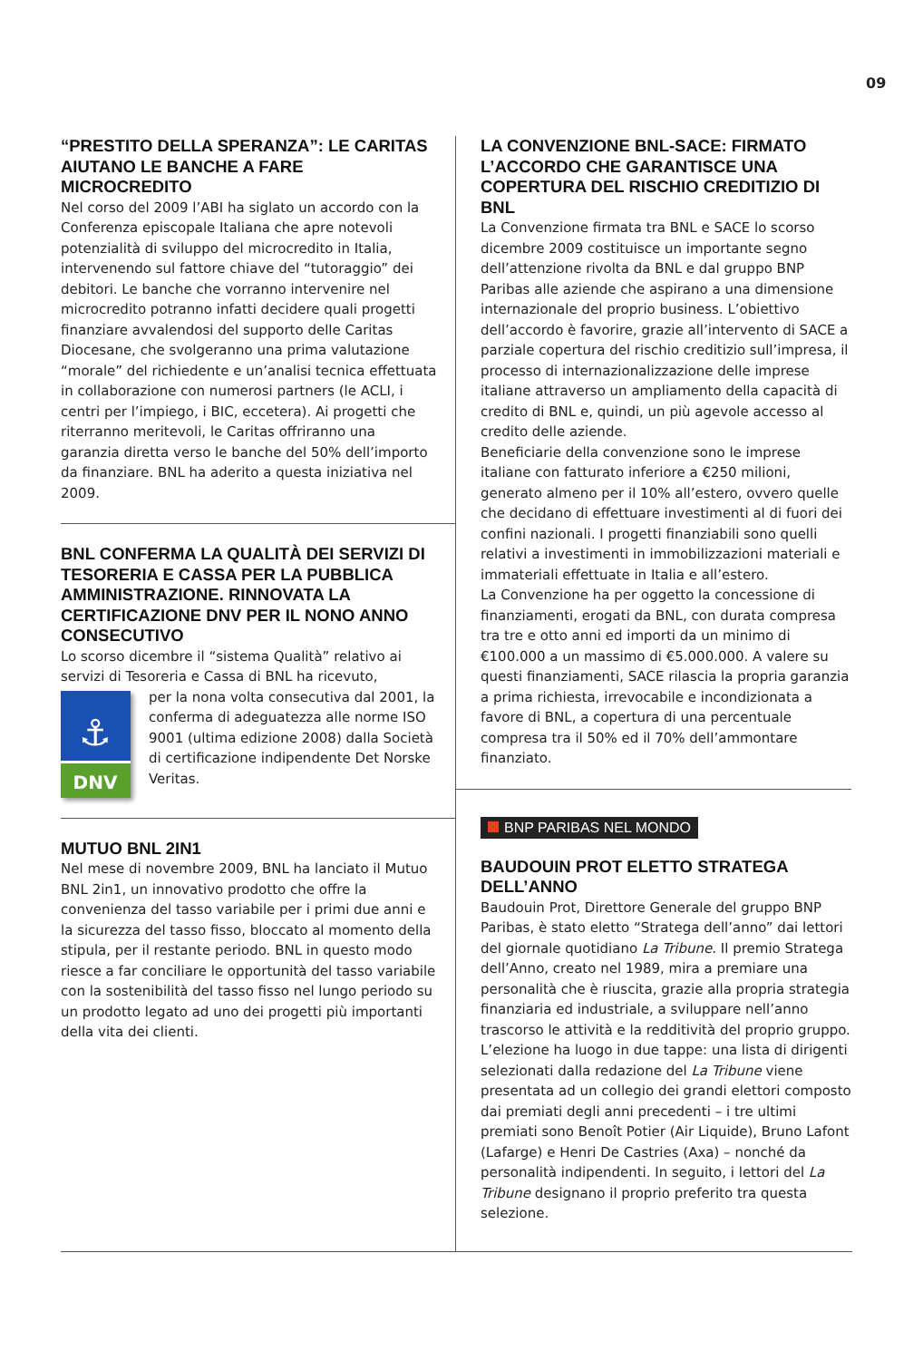09
“PRESTITO DELLA SPERANZA”: LE CARITAS AIUTANO LE BANCHE A FARE MICROCREDITO
Nel corso del 2009 l’ABI ha siglato un accordo con la Conferenza episcopale Italiana che apre notevoli potenzialità di sviluppo del microcredito in Italia, intervenendo sul fattore chiave del “tutoraggio” dei debitori. Le banche che vorranno intervenire nel microcredito potranno infatti decidere quali progetti finanziare avvalendosi del supporto delle Caritas Diocesane, che svolgeranno una prima valutazione “morale” del richiedente e un’analisi tecnica effettuata in collaborazione con numerosi partners (le ACLI, i centri per l’impiego, i BIC, eccetera). Ai progetti che riterranno meritevoli, le Caritas offriranno una garanzia diretta verso le banche del 50% dell’importo da finanziare. BNL ha aderito a questa iniziativa nel 2009.
BNL CONFERMA LA QUALITÀ DEI SERVIZI DI TESORERIA E CASSA PER LA PUBBLICA AMMINISTRAZIONE. RINNOVATA LA CERTIFICAZIONE DNV PER IL NONO ANNO CONSECUTIVO
Lo scorso dicembre il “sistema Qualità” relativo ai servizi di Tesoreria e Cassa di BNL ha ricevuto,
⚓
DNV
per la nona volta consecutiva dal 2001, la conferma di adeguatezza alle norme ISO 9001 (ultima edizione 2008) dalla Società di certificazione indipendente Det Norske Veritas.
MUTUO BNL 2IN1
Nel mese di novembre 2009, BNL ha lanciato il Mutuo BNL 2in1, un innovativo prodotto che offre la convenienza del tasso variabile per i primi due anni e la sicurezza del tasso fisso, bloccato al momento della stipula, per il restante periodo. BNL in questo modo riesce a far conciliare le opportunità del tasso variabile con la sostenibilità del tasso fisso nel lungo periodo su un prodotto legato ad uno dei progetti più importanti della vita dei clienti.
LA CONVENZIONE BNL-SACE: FIRMATO L’ACCORDO CHE GARANTISCE UNA COPERTURA DEL RISCHIO CREDITIZIO DI BNL
La Convenzione firmata tra BNL e SACE lo scorso dicembre 2009 costituisce un importante segno dell’attenzione rivolta da BNL e dal gruppo BNP Paribas alle aziende che aspirano a una dimensione internazionale del proprio business. L’obiettivo dell’accordo è favorire, grazie all’intervento di SACE a parziale copertura del rischio creditizio sull’impresa, il processo di internazionalizzazione delle imprese italiane attraverso un ampliamento della capacità di credito di BNL e, quindi, un più agevole accesso al credito delle aziende.
Beneficiarie della convenzione sono le imprese italiane con fatturato inferiore a €250 milioni, generato almeno per il 10% all’estero, ovvero quelle che decidano di effettuare investimenti al di fuori dei confini nazionali. I progetti finanziabili sono quelli relativi a investimenti in immobilizzazioni materiali e immateriali effettuate in Italia e all’estero.
La Convenzione ha per oggetto la concessione di finanziamenti, erogati da BNL, con durata compresa tra tre e otto anni ed importi da un minimo di €100.000 a un massimo di €5.000.000. A valere su questi finanziamenti, SACE rilascia la propria garanzia a prima richiesta, irrevocabile e incondizionata a favore di BNL, a copertura di una percentuale compresa tra il 50% ed il 70% dell’ammontare finanziato.
BNP PARIBAS NEL MONDO
BAUDOUIN PROT ELETTO STRATEGA DELL’ANNO
Baudouin Prot, Direttore Generale del gruppo BNP Paribas, è stato eletto “Stratega dell’anno” dai lettori del giornale quotidiano La Tribune. Il premio Stratega dell’Anno, creato nel 1989, mira a premiare una personalità che è riuscita, grazie alla propria strategia finanziaria ed industriale, a sviluppare nell’anno trascorso le attività e la redditività del proprio gruppo. L’elezione ha luogo in due tappe: una lista di dirigenti selezionati dalla redazione del La Tribune viene presentata ad un collegio dei grandi elettori composto dai premiati degli anni precedenti – i tre ultimi premiati sono Benoît Potier (Air Liquide), Bruno Lafont (Lafarge) e Henri De Castries (Axa) – nonché da personalità indipendenti. In seguito, i lettori del La Tribune designano il proprio preferito tra questa selezione.